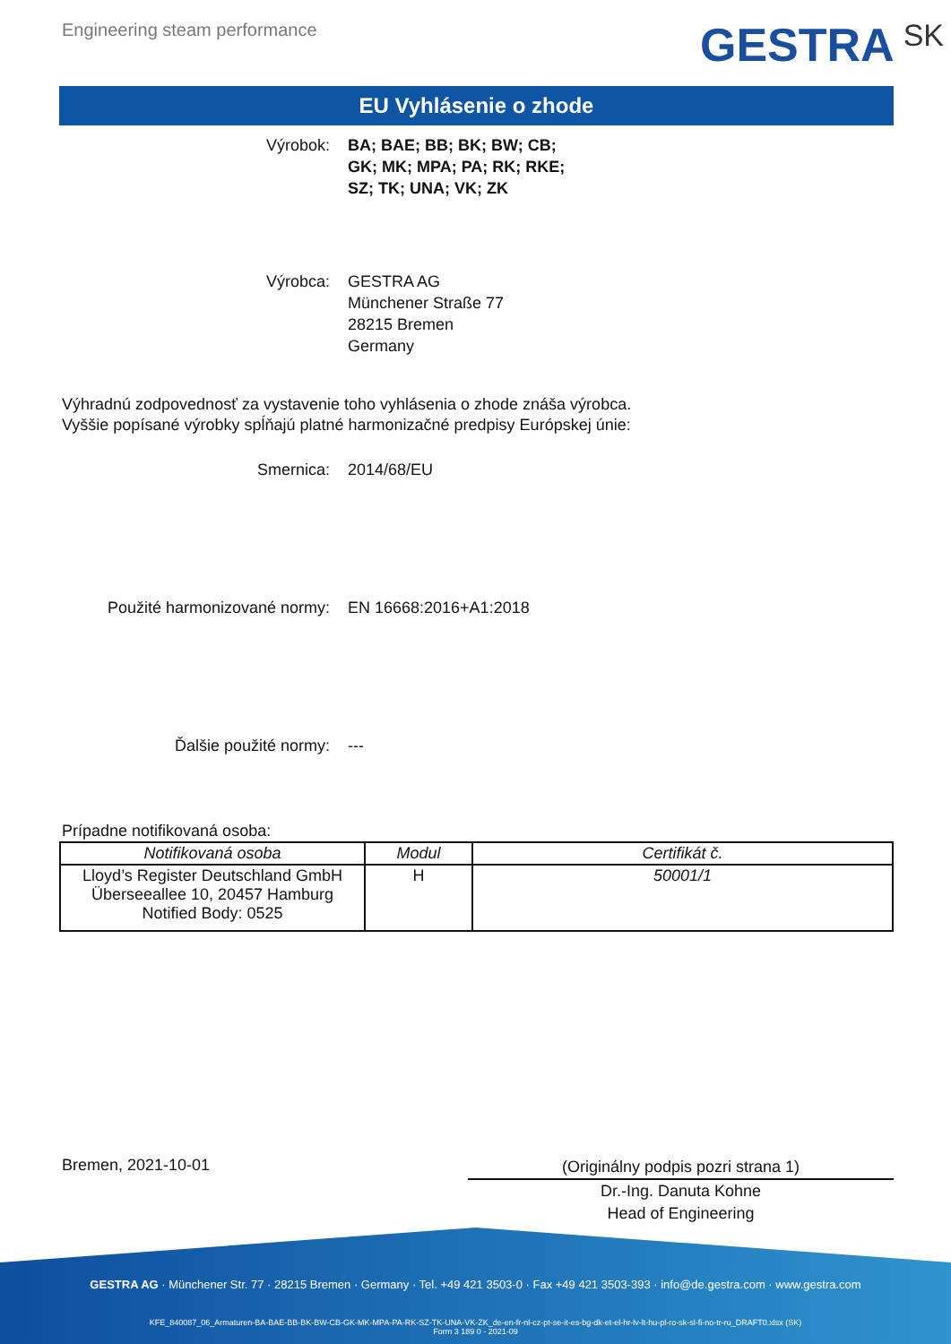Engineering steam performance
GESTRA SK
EU Vyhlásenie o zhode
Výrobok: BA; BAE; BB; BK; BW; CB;
GK; MK; MPA; PA; RK; RKE;
SZ; TK; UNA; VK; ZK
Výrobca: GESTRA AG
Münchener Straße 77
28215 Bremen
Germany
Výhradnú zodpovednosť za vystavenie toho vyhlásenia o zhode znáša výrobca.
Vyššie popísané výrobky spĺňajú platné harmonizačné predpisy Európskej únie:
Smernica: 2014/68/EU
Použité harmonizované normy: EN 16668:2016+A1:2018
Ďalšie použité normy: ---
Prípadne notifikovaná osoba:
| Notifikovaná osoba | Modul | Certifikát č. |
| --- | --- | --- |
| Lloyd’s Register Deutschland GmbH Überseeallee 10, 20457 Hamburg Notified Body: 0525 | H | 50001/1 |
Bremen, 2021-10-01
(Originálny podpis pozri strana 1)
Dr.-Ing. Danuta Kohne
Head of Engineering
GESTRA AG · Münchener Str. 77 · 28215 Bremen · Germany · Tel. +49 421 3503-0 · Fax +49 421 3503-393 · info@de.gestra.com · www.gestra.com
KFE_840087_06_Armaturen-BA-BAE-BB-BK-BW-CB-GK-MK-MPA-PA-RK-SZ-TK-UNA-VK-ZK_de-en-fr-nl-cz-pt-se-it-es-bg-dk-et-el-hr-lv-lt-hu-pl-ro-sk-sl-fi-no-tr-ru_DRAFT0.xlsx (SK)
Form 3 189 0 - 2021-09